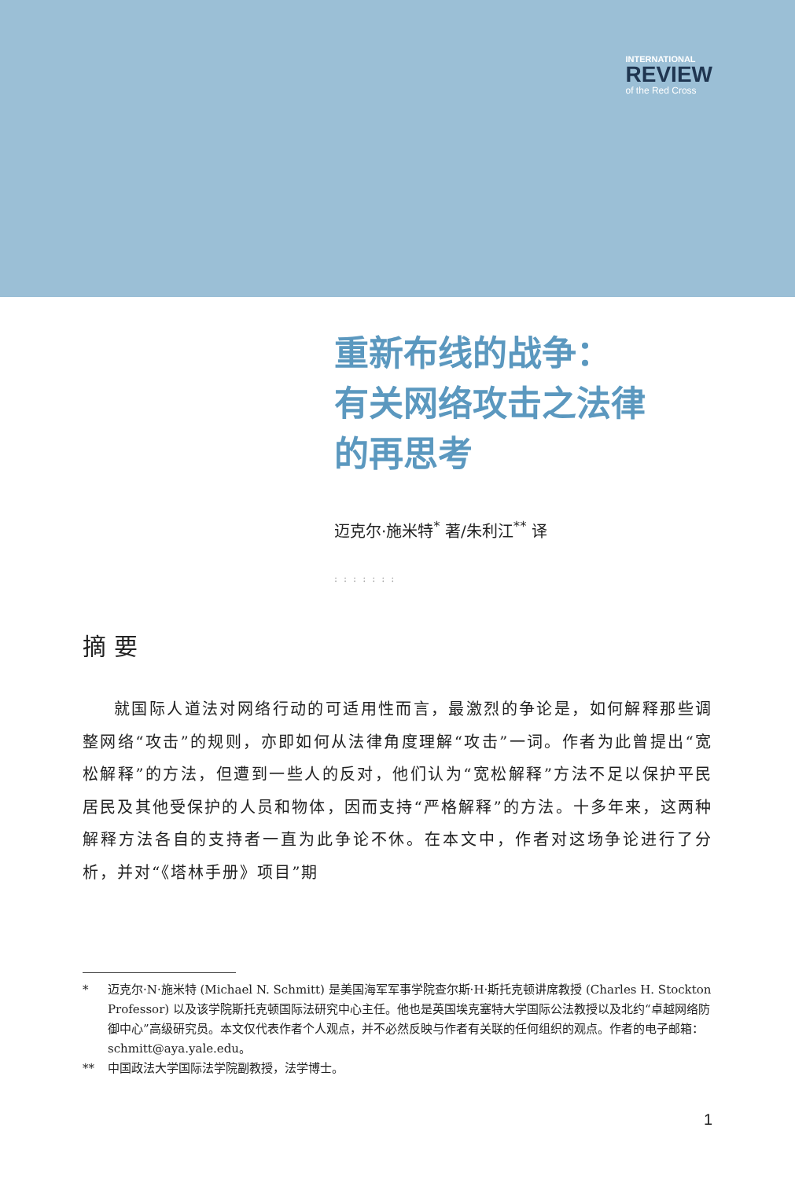INTERNATIONAL
REVIEW
of the Red Cross
重新布线的战争：
有关网络攻击之法律
的再思考
迈克尔·施米特<sup>*</sup> 著/朱利江<sup>**</sup> 译
:::::::
摘 要
就国际人道法对网络行动的可适用性而言，最激烈的争论是，如何解释那些调整网络“攻击”的规则，亦即如何从法律角度理解“攻击”一词。作者为此曾提出“宽松解释”的方法，但遭到一些人的反对，他们认为“宽松解释”方法不足以保护平民居民及其他受保护的人员和物体，因而支持“严格解释”的方法。十多年来，这两种解释方法各自的支持者一直为此争论不休。在本文中，作者对这场争论进行了分析，并对“《塔林手册》项目”期
* 迈克尔·N·施米特 (Michael N. Schmitt) 是美国海军军事学院查尔斯·H·斯托克顿讲席教授 (Charles H. Stockton Professor) 以及该学院斯托克顿国际法研究中心主任。他也是英国埃克塞特大学国际公法教授以及北约“卓越网络防御中心”高级研究员。本文仅代表作者个人观点，并不必然反映与作者有关联的任何组织的观点。作者的电子邮箱：schmitt@aya.yale.edu。
** 中国政法大学国际法学院副教授，法学博士。
1